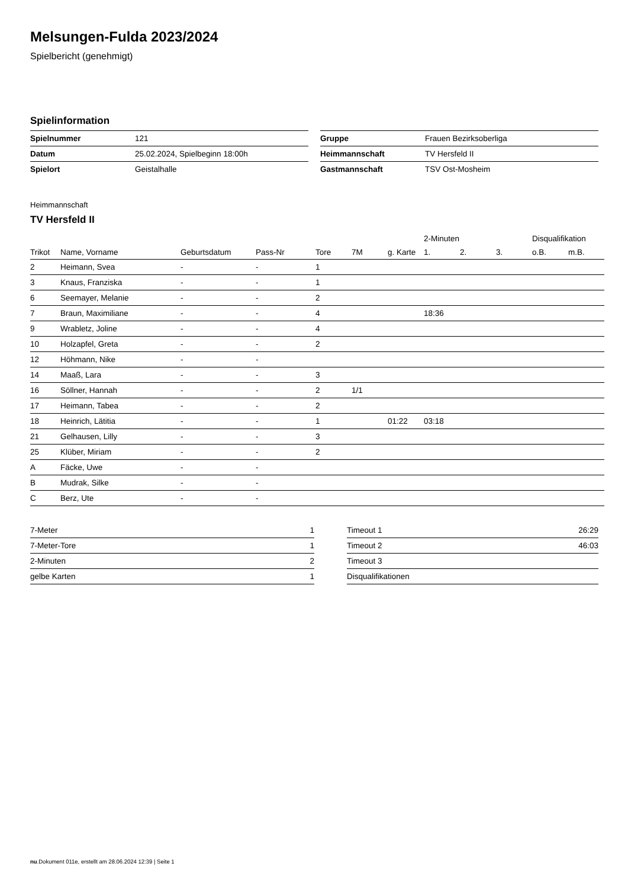Melsungen-Fulda 2023/2024
Spielbericht (genehmigt)
Spielinformation
| Spielnummer | 121 |
| Datum | 25.02.2024, Spielbeginn 18:00h |
| Spielort | Geistalhalle |
| Gruppe | Frauen Bezirksoberliga |
| Heimmannschaft | TV Hersfeld II |
| Gastmannschaft | TSV Ost-Mosheim |
Heimmannschaft
TV Hersfeld II
| | | | | | | | 2-Minuten | | | Disqualifikation | |
| --- | --- | --- | --- | --- | --- | --- | --- | --- | --- | --- | --- |
| Trikot | Name, Vorname | Geburtsdatum | Pass-Nr | Tore | 7M | g. Karte | 1. | 2. | 3. | o.B. | m.B. |
| 2 | Heimann, Svea | - | - | 1 | | | | | | | |
| 3 | Knaus, Franziska | - | - | 1 | | | | | | | |
| 6 | Seemayer, Melanie | - | - | 2 | | | | | | | |
| 7 | Braun, Maximiliane | - | - | 4 | | | 18:36 | | | | |
| 9 | Wrabletz, Joline | - | - | 4 | | | | | | | |
| 10 | Holzapfel, Greta | - | - | 2 | | | | | | | |
| 12 | Höhmann, Nike | - | - | | | | | | | | |
| 14 | Maaß, Lara | - | - | 3 | | | | | | | |
| 16 | Söllner, Hannah | - | - | 2 | 1/1 | | | | | | |
| 17 | Heimann, Tabea | - | - | 2 | | | | | | | |
| 18 | Heinrich, Lätitia | - | - | 1 | | 01:22 | 03:18 | | | | |
| 21 | Gelhausen, Lilly | - | - | 3 | | | | | | | |
| 25 | Klüber, Miriam | - | - | 2 | | | | | | | |
| A | Fäcke, Uwe | - | - | | | | | | | | |
| B | Mudrak, Silke | - | - | | | | | | | | |
| C | Berz, Ute | - | - | | | | | | | | |
| 7-Meter | 1 |
| 7-Meter-Tore | 1 |
| 2-Minuten | 2 |
| gelbe Karten | 1 |
| Timeout 1 | 26:29 |
| Timeout 2 | 46:03 |
| Timeout 3 | |
| Disqualifikationen | |
nu.Dokument 011e, erstellt am 28.06.2024 12:39 | Seite 1